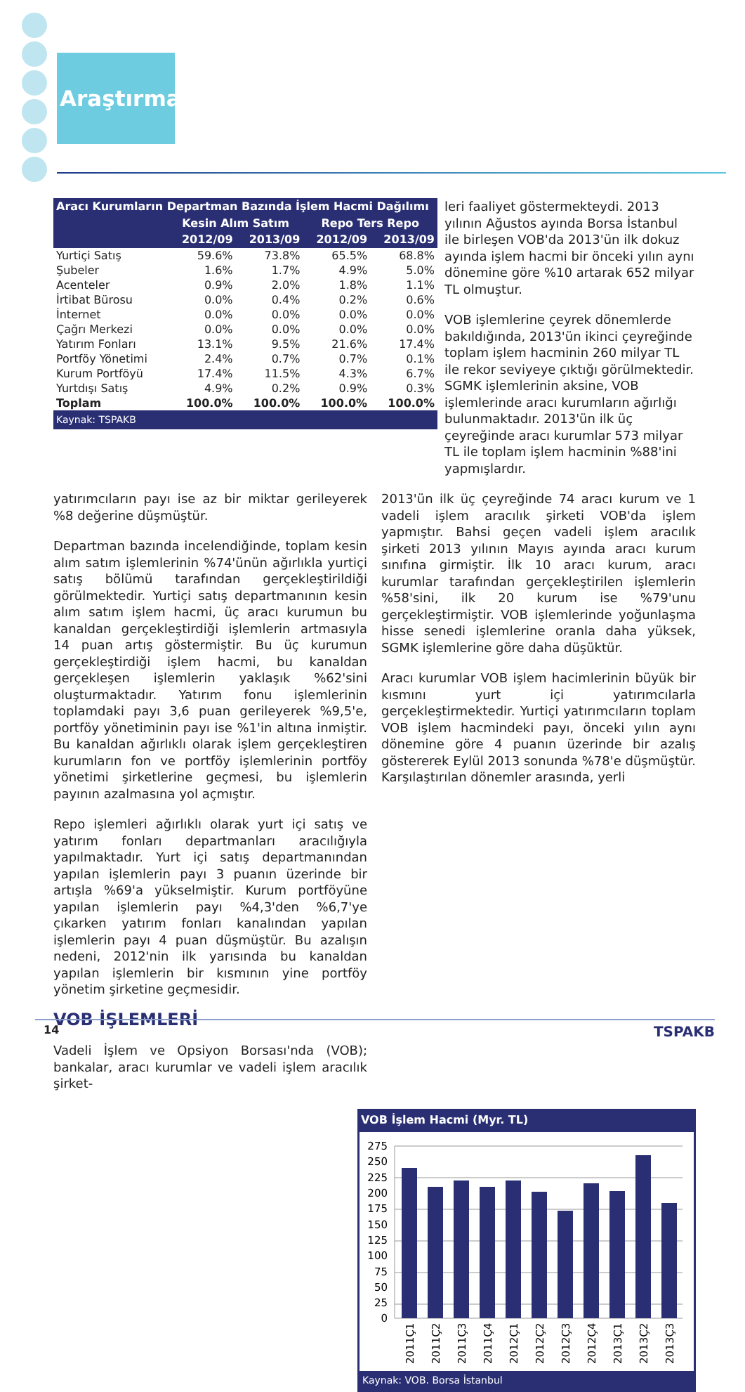Araştırma
| Aracı Kurumların Departman Bazında İşlem Hacmi Dağılımı | | | | |
| --- | --- | --- | --- | --- |
| | Kesin Alım Satım | | Repo Ters Repo | |
| | 2012/09 | 2013/09 | 2012/09 | 2013/09 |
| Yurtiçi Satış | 59.6% | 73.8% | 65.5% | 68.8% |
| Şubeler | 1.6% | 1.7% | 4.9% | 5.0% |
| Acenteler | 0.9% | 2.0% | 1.8% | 1.1% |
| İrtibat Bürosu | 0.0% | 0.4% | 0.2% | 0.6% |
| İnternet | 0.0% | 0.0% | 0.0% | 0.0% |
| Çağrı Merkezi | 0.0% | 0.0% | 0.0% | 0.0% |
| Yatırım Fonları | 13.1% | 9.5% | 21.6% | 17.4% |
| Portföy Yönetimi | 2.4% | 0.7% | 0.7% | 0.1% |
| Kurum Portföyü | 17.4% | 11.5% | 4.3% | 6.7% |
| Yurtdışı Satış | 4.9% | 0.2% | 0.9% | 0.3% |
| Toplam | 100.0% | 100.0% | 100.0% | 100.0% |
Kaynak: TSPAKB
leri faaliyet göstermekteydi. 2013 yılının Ağustos ayında Borsa İstanbul ile birleşen VOB'da 2013'ün ilk dokuz ayında işlem hacmi bir önceki yılın aynı dönemine göre %10 artarak 652 milyar TL olmuştur.
VOB işlemlerine çeyrek dönemlerde bakıldığında, 2013'ün ikinci çeyreğinde toplam işlem hacminin 260 milyar TL ile rekor seviyeye çıktığı görülmektedir. SGMK işlemlerinin aksine, VOB işlemlerinde aracı kurumların ağırlığı bulunmaktadır. 2013'ün ilk üç çeyreğinde aracı kurumlar 573 milyar TL ile toplam işlem hacminin %88'ini yapmışlardır.
yatırımcıların payı ise az bir miktar gerileyerek %8 değerine düşmüştür.
Departman bazında incelendiğinde, toplam kesin alım satım işlemlerinin %74'ünün ağırlıkla yurtiçi satış bölümü tarafından gerçekleştirildiği görülmektedir. Yurtiçi satış departmanının kesin alım satım işlem hacmi, üç aracı kurumun bu kanaldan gerçekleştirdiği işlemlerin artmasıyla 14 puan artış göstermiştir. Bu üç kurumun gerçekleştirdiği işlem hacmi, bu kanaldan gerçekleşen işlemlerin yaklaşık %62'sini oluşturmaktadır. Yatırım fonu işlemlerinin toplamdaki payı 3,6 puan gerileyerek %9,5'e, portföy yönetiminin payı ise %1'in altına inmiştir. Bu kanaldan ağırlıklı olarak işlem gerçekleştiren kurumların fon ve portföy işlemlerinin portföy yönetimi şirketlerine geçmesi, bu işlemlerin payının azalmasına yol açmıştır.
Repo işlemleri ağırlıklı olarak yurt içi satış ve yatırım fonları departmanları aracılığıyla yapılmaktadır. Yurt içi satış departmanından yapılan işlemlerin payı 3 puanın üzerinde bir artışla %69'a yükselmiştir. Kurum portföyüne yapılan işlemlerin payı %4,3'den %6,7'ye çıkarken yatırım fonları kanalından yapılan işlemlerin payı 4 puan düşmüştür. Bu azalışın nedeni, 2012'nin ilk yarısında bu kanaldan yapılan işlemlerin bir kısmının yine portföy yönetim şirketine geçmesidir.
VOB İŞLEMLERİ
Vadeli İşlem ve Opsiyon Borsası'nda (VOB); bankalar, aracı kurumlar ve vadeli işlem aracılık şirket-
2013'ün ilk üç çeyreğinde 74 aracı kurum ve 1 vadeli işlem aracılık şirketi VOB'da işlem yapmıştır. Bahsi geçen vadeli işlem aracılık şirketi 2013 yılının Mayıs ayında aracı kurum sınıfına girmiştir. İlk 10 aracı kurum, aracı kurumlar tarafından gerçekleştirilen işlemlerin %58'sini, ilk 20 kurum ise %79'unu gerçekleştirmiştir. VOB işlemlerinde yoğunlaşma hisse senedi işlemlerine oranla daha yüksek, SGMK işlemlerine göre daha düşüktür.
Aracı kurumlar VOB işlem hacimlerinin büyük bir kısmını yurt içi yatırımcılarla gerçekleştirmektedir. Yurtiçi yatırımcıların toplam VOB işlem hacmindeki payı, önceki yılın aynı dönemine göre 4 puanın üzerinde bir azalış göstererek Eylül 2013 sonunda %78'e düşmüştür. Karşılaştırılan dönemler arasında, yerli
VOB İşlem Hacmi (Myr. TL)
275
250
225
200
175
150
125
100
75
50
25
0
2011Ç1
2011Ç2
2011Ç3
2011Ç4
2012Ç1
2012Ç2
2012Ç3
2012Ç4
2013Ç1
2013Ç2
2013Ç3
Kaynak: VOB. Borsa İstanbul
14 TSPAKB